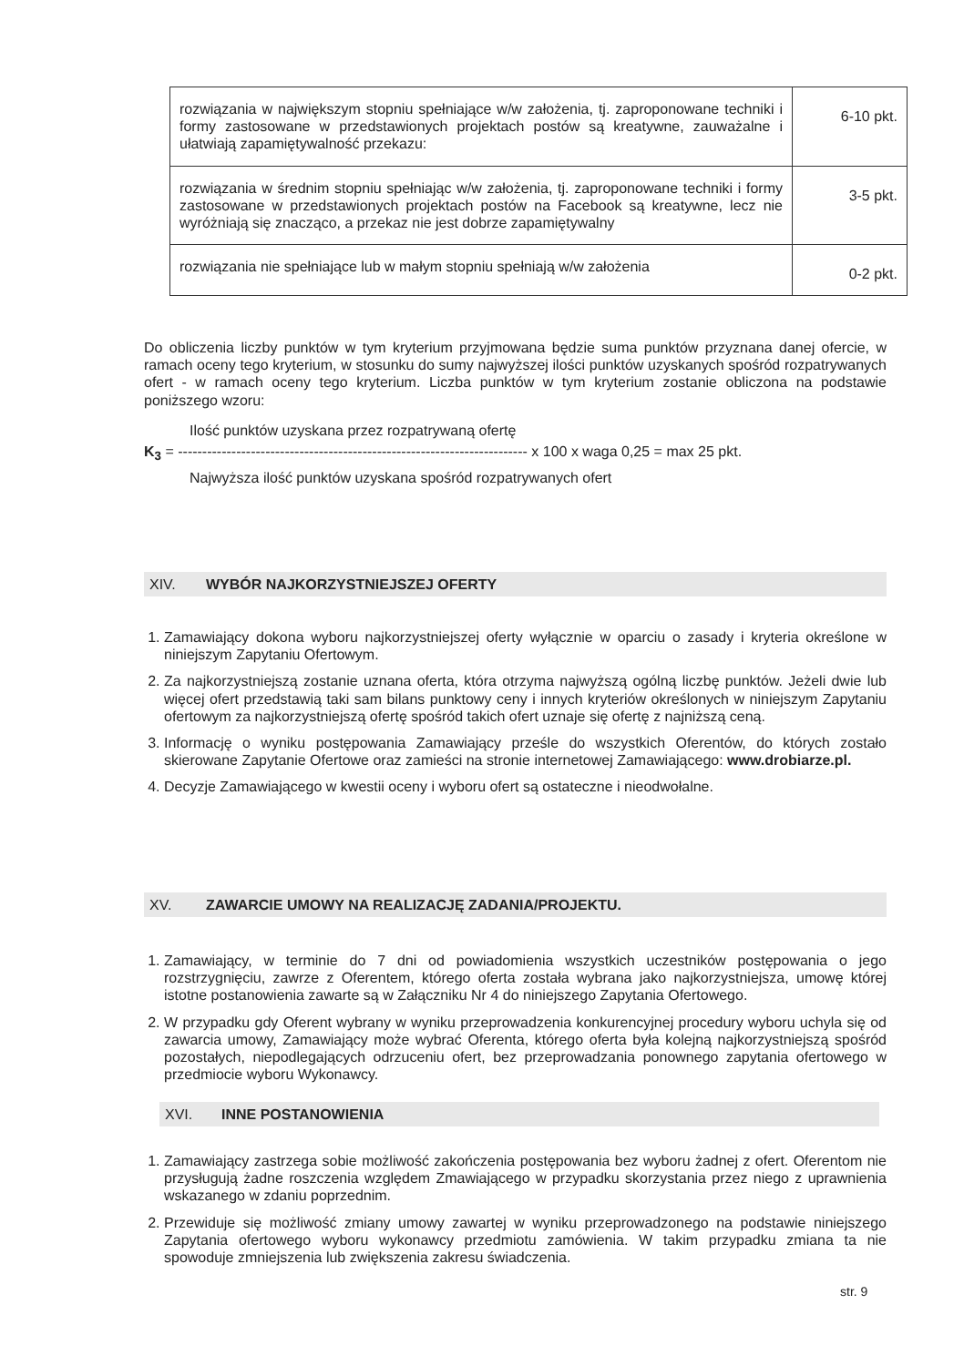| rozwiązania w największym stopniu spełniające w/w założenia, tj. zaproponowane techniki i formy zastosowane w przedstawionych projektach postów są kreatywne, zauważalne i ułatwiają zapamiętywalność przekazu: | 6-10 pkt. |
| rozwiązania w średnim stopniu spełniając w/w założenia, tj. zaproponowane techniki i formy zastosowane w przedstawionych projektach postów na Facebook są kreatywne, lecz nie wyróżniają się znacząco, a przekaz nie jest dobrze zapamiętywalny | 3-5 pkt. |
| rozwiązania nie spełniające lub w małym stopniu spełniają w/w założenia | 0-2 pkt. |
Do obliczenia liczby punktów w tym kryterium przyjmowana będzie suma punktów przyznana danej ofercie, w ramach oceny tego kryterium, w stosunku do sumy najwyższej ilości punktów uzyskanych spośród rozpatrywanych ofert - w ramach oceny tego kryterium. Liczba punktów w tym kryterium zostanie obliczona na podstawie poniższego wzoru:
Ilość punktów uzyskana przez rozpatrywaną ofertę
K<sub>3</sub> = ------------------------------------------------------------------------ x 100 x waga 0,25 = max 25 pkt.
Najwyższa ilość punktów uzyskana spośród rozpatrywanych ofert
XIV. WYBÓR NAJKORZYSTNIEJSZEJ OFERTY
1. Zamawiający dokona wyboru najkorzystniejszej oferty wyłącznie w oparciu o zasady i kryteria określone w niniejszym Zapytaniu Ofertowym.
2. Za najkorzystniejszą zostanie uznana oferta, która otrzyma najwyższą ogólną liczbę punktów. Jeżeli dwie lub więcej ofert przedstawią taki sam bilans punktowy ceny i innych kryteriów określonych w niniejszym Zapytaniu ofertowym za najkorzystniejszą ofertę spośród takich ofert uznaje się ofertę z najniższą ceną.
3. Informację o wyniku postępowania Zamawiający prześle do wszystkich Oferentów, do których zostało skierowane Zapytanie Ofertowe oraz zamieści na stronie internetowej Zamawiającego: www.drobiarze.pl.
4. Decyzje Zamawiającego w kwestii oceny i wyboru ofert są ostateczne i nieodwołalne.
XV. ZAWARCIE UMOWY NA REALIZACJĘ ZADANIA/PROJEKTU.
1. Zamawiający, w terminie do 7 dni od powiadomienia wszystkich uczestników postępowania o jego rozstrzygnięciu, zawrze z Oferentem, którego oferta została wybrana jako najkorzystniejsza, umowę której istotne postanowienia zawarte są w Załączniku Nr 4 do niniejszego Zapytania Ofertowego.
2. W przypadku gdy Oferent wybrany w wyniku przeprowadzenia konkurencyjnej procedury wyboru uchyla się od zawarcia umowy, Zamawiający może wybrać Oferenta, którego oferta była kolejną najkorzystniejszą spośród pozostałych, niepodlegających odrzuceniu ofert, bez przeprowadzania ponownego zapytania ofertowego w przedmiocie wyboru Wykonawcy.
XVI. INNE POSTANOWIENIA
1. Zamawiający zastrzega sobie możliwość zakończenia postępowania bez wyboru żadnej z ofert. Oferentom nie przysługują żadne roszczenia względem Zmawiającego w przypadku skorzystania przez niego z uprawnienia wskazanego w zdaniu poprzednim.
2. Przewiduje się możliwość zmiany umowy zawartej w wyniku przeprowadzonego na podstawie niniejszego Zapytania ofertowego wyboru wykonawcy przedmiotu zamówienia. W takim przypadku zmiana ta nie spowoduje zmniejszenia lub zwiększenia zakresu świadczenia.
str. 9